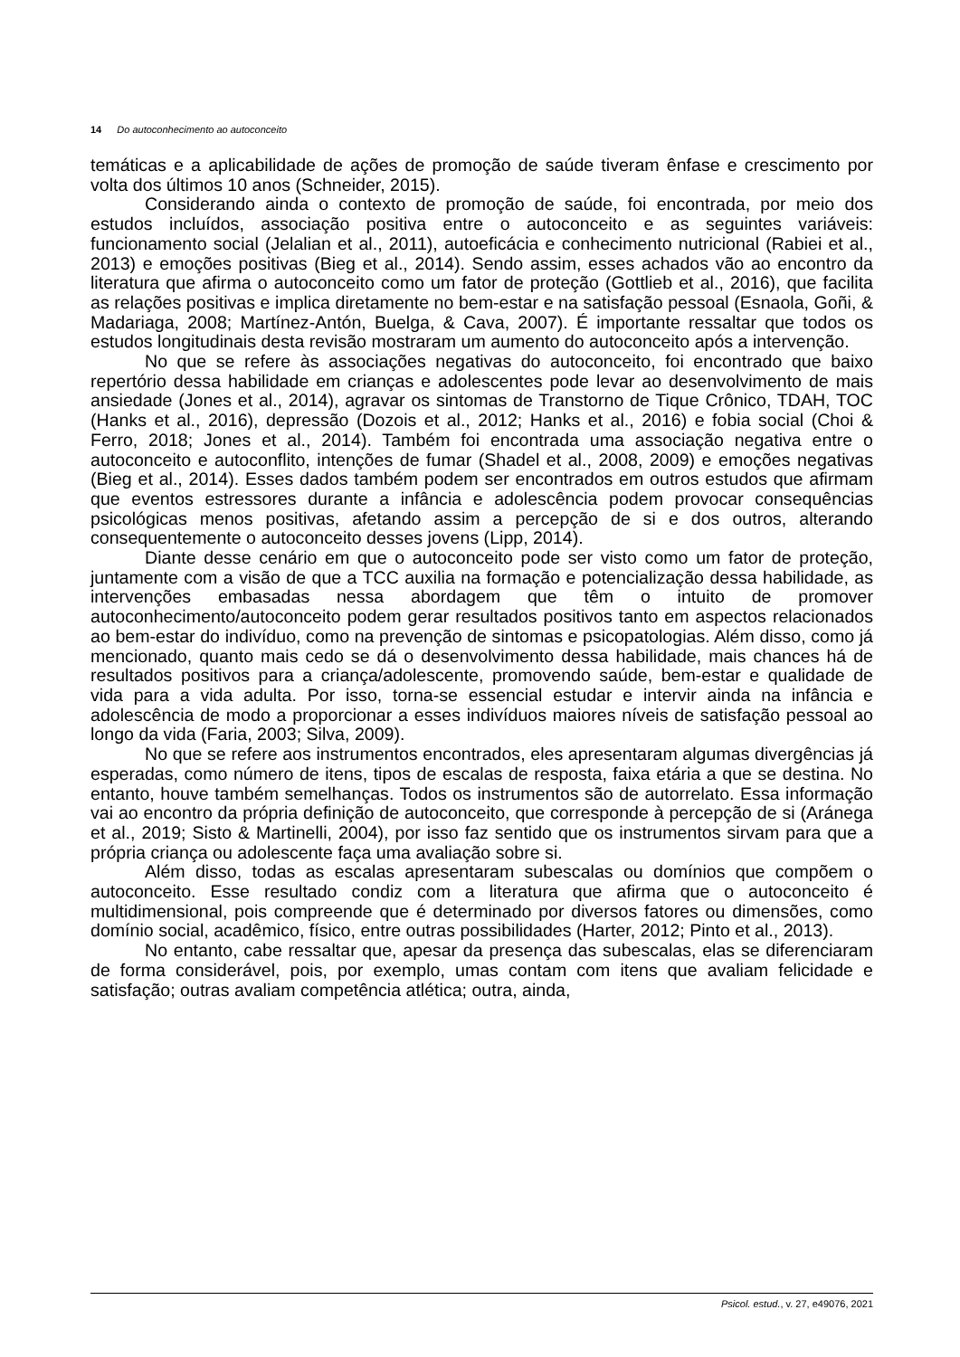14 Do autoconhecimento ao autoconceito
temáticas e a aplicabilidade de ações de promoção de saúde tiveram ênfase e crescimento por volta dos últimos 10 anos (Schneider, 2015).
Considerando ainda o contexto de promoção de saúde, foi encontrada, por meio dos estudos incluídos, associação positiva entre o autoconceito e as seguintes variáveis: funcionamento social (Jelalian et al., 2011), autoeficácia e conhecimento nutricional (Rabiei et al., 2013) e emoções positivas (Bieg et al., 2014). Sendo assim, esses achados vão ao encontro da literatura que afirma o autoconceito como um fator de proteção (Gottlieb et al., 2016), que facilita as relações positivas e implica diretamente no bem-estar e na satisfação pessoal (Esnaola, Goñi, & Madariaga, 2008; Martínez-Antón, Buelga, & Cava, 2007). É importante ressaltar que todos os estudos longitudinais desta revisão mostraram um aumento do autoconceito após a intervenção.
No que se refere às associações negativas do autoconceito, foi encontrado que baixo repertório dessa habilidade em crianças e adolescentes pode levar ao desenvolvimento de mais ansiedade (Jones et al., 2014), agravar os sintomas de Transtorno de Tique Crônico, TDAH, TOC (Hanks et al., 2016), depressão (Dozois et al., 2012; Hanks et al., 2016) e fobia social (Choi & Ferro, 2018; Jones et al., 2014). Também foi encontrada uma associação negativa entre o autoconceito e autoconflito, intenções de fumar (Shadel et al., 2008, 2009) e emoções negativas (Bieg et al., 2014). Esses dados também podem ser encontrados em outros estudos que afirmam que eventos estressores durante a infância e adolescência podem provocar consequências psicológicas menos positivas, afetando assim a percepção de si e dos outros, alterando consequentemente o autoconceito desses jovens (Lipp, 2014).
Diante desse cenário em que o autoconceito pode ser visto como um fator de proteção, juntamente com a visão de que a TCC auxilia na formação e potencialização dessa habilidade, as intervenções embasadas nessa abordagem que têm o intuito de promover autoconhecimento/autoconceito podem gerar resultados positivos tanto em aspectos relacionados ao bem-estar do indivíduo, como na prevenção de sintomas e psicopatologias. Além disso, como já mencionado, quanto mais cedo se dá o desenvolvimento dessa habilidade, mais chances há de resultados positivos para a criança/adolescente, promovendo saúde, bem-estar e qualidade de vida para a vida adulta. Por isso, torna-se essencial estudar e intervir ainda na infância e adolescência de modo a proporcionar a esses indivíduos maiores níveis de satisfação pessoal ao longo da vida (Faria, 2003; Silva, 2009).
No que se refere aos instrumentos encontrados, eles apresentaram algumas divergências já esperadas, como número de itens, tipos de escalas de resposta, faixa etária a que se destina. No entanto, houve também semelhanças. Todos os instrumentos são de autorrelato. Essa informação vai ao encontro da própria definição de autoconceito, que corresponde à percepção de si (Aránega et al., 2019; Sisto & Martinelli, 2004), por isso faz sentido que os instrumentos sirvam para que a própria criança ou adolescente faça uma avaliação sobre si.
Além disso, todas as escalas apresentaram subescalas ou domínios que compõem o autoconceito. Esse resultado condiz com a literatura que afirma que o autoconceito é multidimensional, pois compreende que é determinado por diversos fatores ou dimensões, como domínio social, acadêmico, físico, entre outras possibilidades (Harter, 2012; Pinto et al., 2013).
No entanto, cabe ressaltar que, apesar da presença das subescalas, elas se diferenciaram de forma considerável, pois, por exemplo, umas contam com itens que avaliam felicidade e satisfação; outras avaliam competência atlética; outra, ainda,
Psicol. estud., v. 27, e49076, 2021